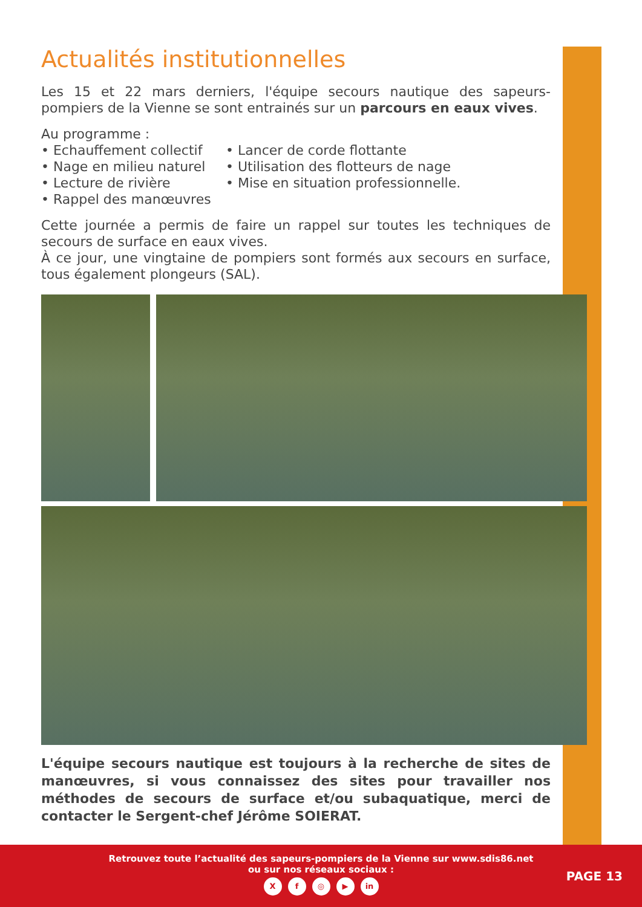Actualités institutionnelles
Les 15 et 22 mars derniers, l'équipe secours nautique des sapeurs-pompiers de la Vienne se sont entrainés sur un parcours en eaux vives.
Au programme :
• Echauffement collectif
• Nage en milieu naturel
• Lecture de rivière
• Rappel des manœuvres
• Lancer de corde flottante
• Utilisation des flotteurs de nage
• Mise en situation professionnelle.
Cette journée a permis de faire un rappel sur toutes les techniques de secours de surface en eaux vives.
À ce jour, une vingtaine de pompiers sont formés aux secours en surface, tous également plongeurs (SAL).
L'équipe secours nautique est toujours à la recherche de sites de manœuvres, si vous connaissez des sites pour travailler nos méthodes de secours de surface et/ou subaquatique, merci de contacter le Sergent-chef Jérôme SOIERAT.
Retrouvez toute l’actualité des sapeurs-pompiers de la Vienne sur www.sdis86.net
ou sur nos réseaux sociaux :
Xf ◎ ▶ in
PAGE 13